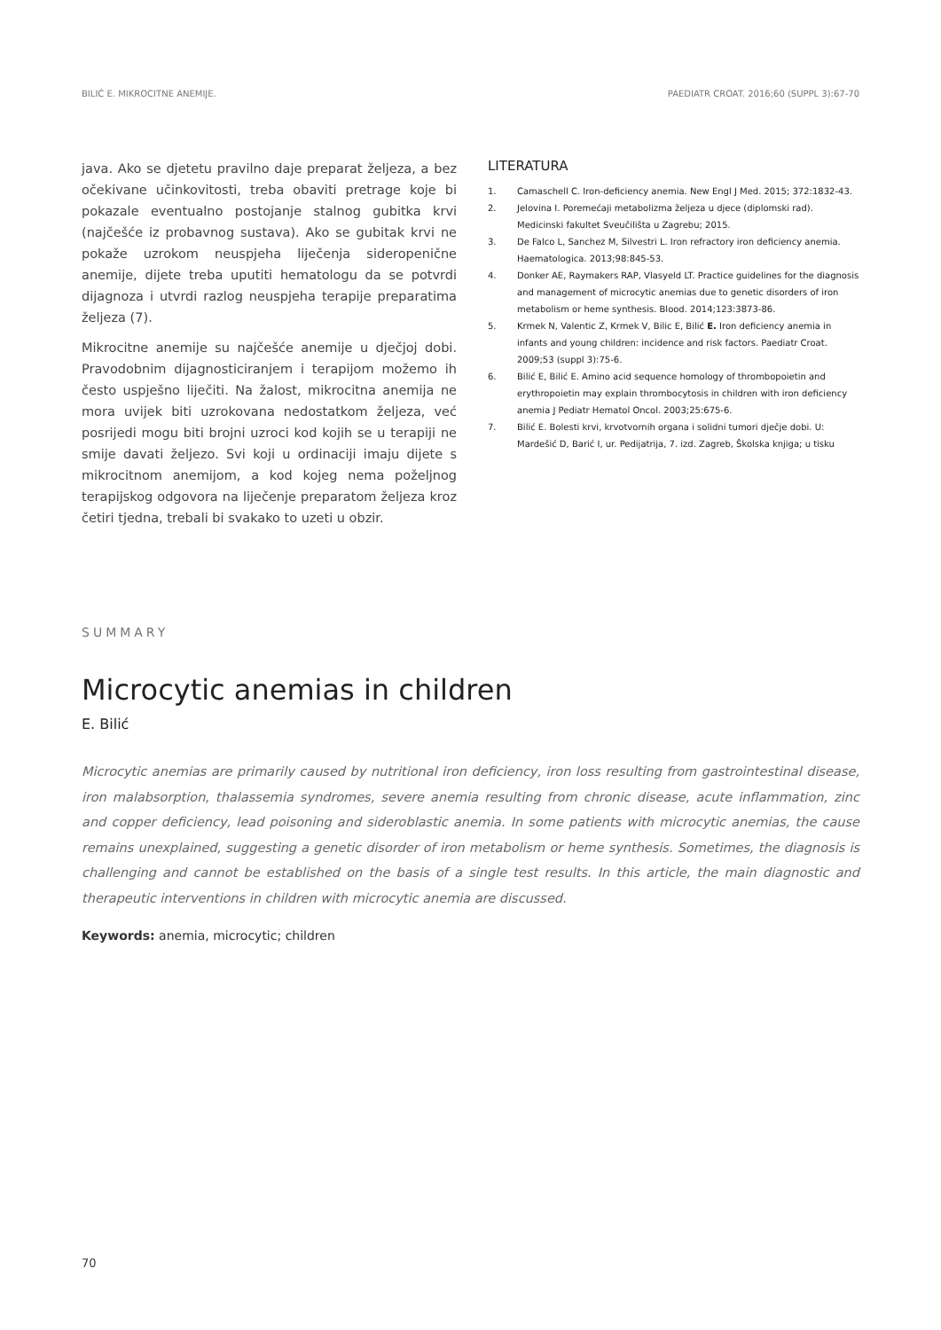BILIĆ E. MIKROCITNE ANEMIJE. PAEDIATR CROAT. 2016;60 (SUPPL 3):67-70
java. Ako se djetetu pravilno daje preparat željeza, a bez očekivane učinkovitosti, treba obaviti pretrage koje bi pokazale eventualno postojanje stalnog gubitka krvi (najčešće iz probavnog sustava). Ako se gubitak krvi ne pokaže uzrokom neuspjeha liječenja sideropenične anemije, dijete treba uputiti hematologu da se potvrdi dijagnoza i utvrdi razlog neuspjeha terapije preparatima željeza (7).
Mikrocitne anemije su najčešće anemije u dječjoj dobi. Pravodobnim dijagnosticiranjem i terapijom možemo ih često uspješno liječiti. Na žalost, mikrocitna anemija ne mora uvijek biti uzrokovana nedostatkom željeza, već posrijedi mogu biti brojni uzroci kod kojih se u terapiji ne smije davati željezo. Svi koji u ordinaciji imaju dijete s mikrocitnom anemijom, a kod kojeg nema poželjnog terapijskog odgovora na liječenje preparatom željeza kroz četiri tjedna, trebali bi svakako to uzeti u obzir.
LITERATURA
1. Camaschell C. Iron-deficiency anemia. New Engl J Med. 2015; 372:1832-43.
2. Jelovina I. Poremećaji metabolizma željeza u djece (diplomski rad). Medicinski fakultet Sveučilišta u Zagrebu; 2015.
3. De Falco L, Sanchez M, Silvestri L. Iron refractory iron deficiency anemia. Haematologica. 2013;98:845-53.
4. Donker AE, Raymakers RAP, Vlasyeld LT. Practice guidelines for the diagnosis and management of microcytic anemias due to genetic disorders of iron metabolism or heme synthesis. Blood. 2014;123:3873-86.
5. Krmek N, Valentic Z, Krmek V, Bilic E, Bilić E. Iron deficiency anemia in infants and young children: incidence and risk factors. Paediatr Croat. 2009;53 (suppl 3):75-6.
6. Bilić E, Bilić E. Amino acid sequence homology of thrombopoietin and erythropoietin may explain thrombocytosis in children with iron deficiency anemia J Pediatr Hematol Oncol. 2003;25:675-6.
7. Bilić E. Bolesti krvi, krvotvornih organa i solidni tumori dječje dobi. U: Mardešić D, Barić I, ur. Pedijatrija, 7. izd. Zagreb, Školska knjiga; u tisku
SUMMARY
Microcytic anemias in children
E. Bilić
Microcytic anemias are primarily caused by nutritional iron deficiency, iron loss resulting from gastrointestinal disease, iron malabsorption, thalassemia syndromes, severe anemia resulting from chronic disease, acute inflammation, zinc and copper deficiency, lead poisoning and sideroblastic anemia. In some patients with microcytic anemias, the cause remains unexplained, suggesting a genetic disorder of iron metabolism or heme synthesis. Sometimes, the diagnosis is challenging and cannot be established on the basis of a single test results. In this article, the main diagnostic and therapeutic interventions in children with microcytic anemia are discussed.
Keywords: anemia, microcytic; children
70